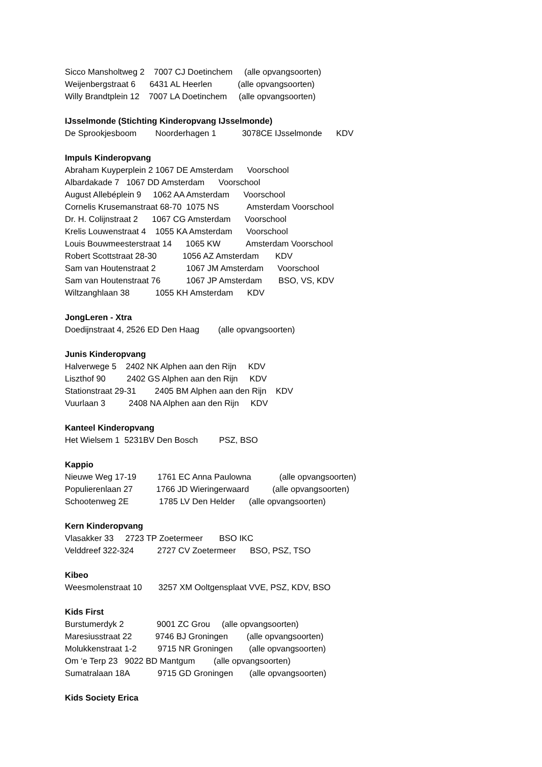Sicco Mansholtweg 2 7007 CJ Doetinchem (alle opvangsoorten)
Weijenbergstraat 6 6431 AL Heerlen (alle opvangsoorten)
Willy Brandtplein 12 7007 LA Doetinchem (alle opvangsoorten)
IJsselmonde (Stichting Kinderopvang IJsselmonde)
De Sprookjesboom Noorderhagen 1 3078CE IJsselmonde KDV
Impuls Kinderopvang
Abraham Kuyperplein 2 1067 DE Amsterdam Voorschool
Albardakade 7 1067 DD Amsterdam Voorschool
August Allebéplein 9 1062 AA Amsterdam Voorschool
Cornelis Krusemanstraat 68-70 1075 NS Amsterdam Voorschool
Dr. H. Colijnstraat 2 1067 CG Amsterdam Voorschool
Krelis Louwenstraat 4 1055 KA Amsterdam Voorschool
Louis Bouwmeesterstraat 14 1065 KW Amsterdam Voorschool
Robert Scottstraat 28-30 1056 AZ Amsterdam KDV
Sam van Houtenstraat 2 1067 JM Amsterdam Voorschool
Sam van Houtenstraat 76 1067 JP Amsterdam BSO, VS, KDV
Wiltzanghlaan 38 1055 KH Amsterdam KDV
JongLeren - Xtra
Doedijnstraat 4, 2526 ED Den Haag (alle opvangsoorten)
Junis Kinderopvang
Halverwege 5 2402 NK Alphen aan den Rijn KDV
Liszthof 90 2402 GS Alphen aan den Rijn KDV
Stationstraat 29-31 2405 BM Alphen aan den Rijn KDV
Vuurlaan 3 2408 NA Alphen aan den Rijn KDV
Kanteel Kinderopvang
Het Wielsem 1 5231BV Den Bosch PSZ, BSO
Kappio
Nieuwe Weg 17-19 1761 EC Anna Paulowna (alle opvangsoorten)
Populierenlaan 27 1766 JD Wieringerwaard (alle opvangsoorten)
Schootenweg 2E 1785 LV Den Helder (alle opvangsoorten)
Kern Kinderopvang
Vlasakker 33 2723 TP Zoetermeer BSO IKC
Velddreef 322-324 2727 CV Zoetermeer BSO, PSZ, TSO
Kibeo
Weesmolenstraat 10 3257 XM Ooltgensplaat VVE, PSZ, KDV, BSO
Kids First
Burstumerdyk 2 9001 ZC Grou (alle opvangsoorten)
Maresiusstraat 22 9746 BJ Groningen (alle opvangsoorten)
Molukkenstraat 1-2 9715 NR Groningen (alle opvangsoorten)
Om ‘e Terp 23 9022 BD Mantgum (alle opvangsoorten)
Sumatralaan 18A 9715 GD Groningen (alle opvangsoorten)
Kids Society Erica